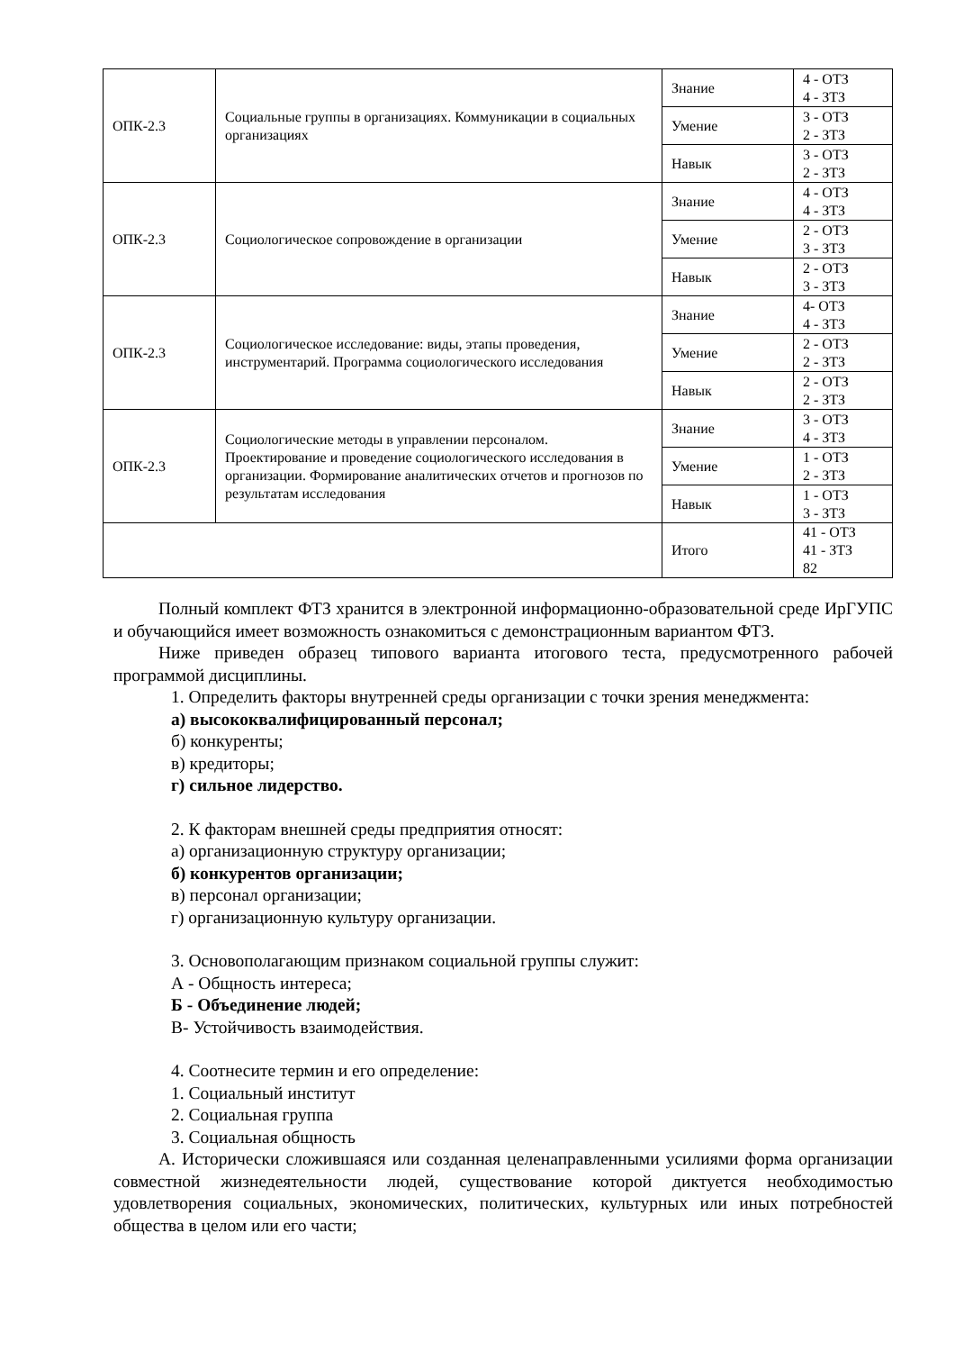| ОПК-2.3 | Социальные группы в организациях. Коммуникации в социальных организациях | Знание | 4 - ОТЗ 4 - ЗТЗ |
| | | Умение | 3 - ОТЗ 2 - ЗТЗ |
| | | Навык | 3 - ОТЗ 2 - ЗТЗ |
| ОПК-2.3 | Социологическое сопровождение в организации | Знание | 4 - ОТЗ 4 - ЗТЗ |
| | | Умение | 2 - ОТЗ 3 - ЗТЗ |
| | | Навык | 2 - ОТЗ 3 - ЗТЗ |
| ОПК-2.3 | Социологическое исследование: виды, этапы проведения, инструментарий. Программа социологического исследования | Знание | 4- ОТЗ 4 - ЗТЗ |
| | | Умение | 2 - ОТЗ 2 - ЗТЗ |
| | | Навык | 2 - ОТЗ 2 - ЗТЗ |
| ОПК-2.3 | Социологические методы в управлении персоналом. Проектирование и проведение социологического исследования в организации. Формирование аналитических отчетов и прогнозов по результатам исследования | Знание | 3 - ОТЗ 4 - ЗТЗ |
| | | Умение | 1 - ОТЗ 2 - ЗТЗ |
| | | Навык | 1 - ОТЗ 3 - ЗТЗ |
| | | Итого | 41 - ОТЗ 41 - ЗТЗ 82 |
Полный комплект ФТЗ хранится в электронной информационно-образовательной среде ИрГУПС и обучающийся имеет возможность ознакомиться с демонстрационным вариантом ФТЗ.
Ниже приведен образец типового варианта итогового теста, предусмотренного рабочей программой дисциплины.
1. Определить факторы внутренней среды организации с точки зрения менеджмента:
а) высококвалифицированный персонал;
б) конкуренты;
в) кредиторы;
г) сильное лидерство.
2. К факторам внешней среды предприятия относят:
а) организационную структуру организации;
б) конкурентов организации;
в) персонал организации;
г) организационную культуру организации.
3. Основополагающим признаком социальной группы служит:
А - Общность интереса;
Б - Объединение людей;
В- Устойчивость взаимодействия.
4. Соотнесите термин и его определение:
1. Социальный институт
2. Социальная группа
3. Социальная общность
А. Исторически сложившаяся или созданная целенаправленными усилиями форма организации совместной жизнедеятельности людей, существование которой диктуется необходимостью удовлетворения социальных, экономических, политических, культурных или иных потребностей общества в целом или его части;